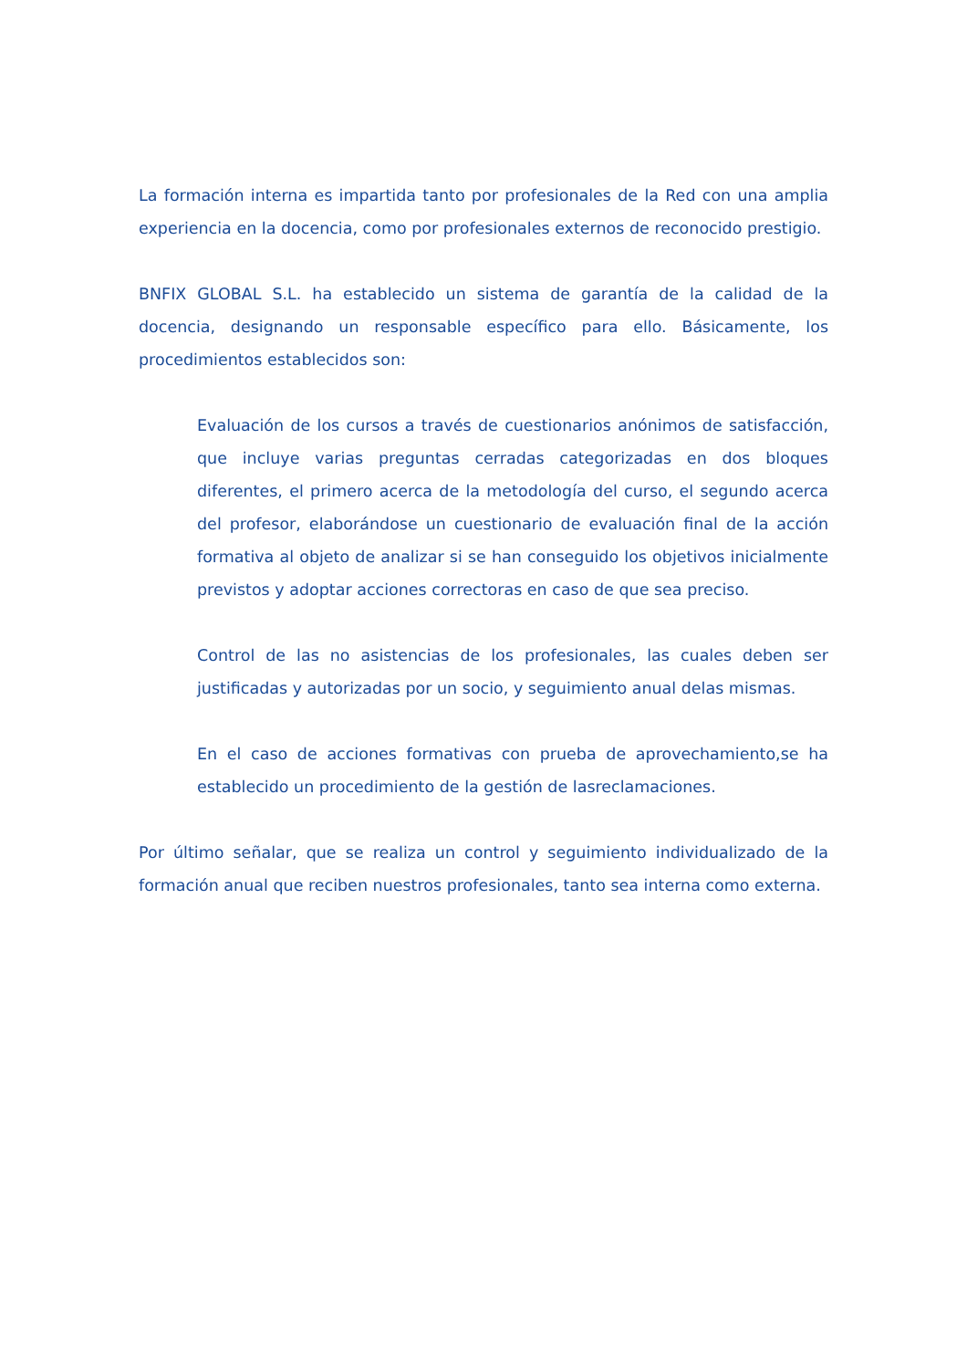La formación interna es impartida tanto por profesionales de la Red con una amplia experiencia en la docencia, como por profesionales externos de reconocido prestigio.
BNFIX GLOBAL S.L. ha establecido un sistema de garantía de la calidad de la docencia, designando un responsable específico para ello. Básicamente, los procedimientos establecidos son:
Evaluación de los cursos a través de cuestionarios anónimos de satisfacción, que incluye varias preguntas cerradas categorizadas en dos bloques diferentes, el primero acerca de la metodología del curso, el segundo acerca del profesor, elaborándose un cuestionario de evaluación final de la acción formativa al objeto de analizar si se han conseguido los objetivos inicialmente previstos y adoptar acciones correctoras en caso de que sea preciso.
Control de las no asistencias de los profesionales, las cuales deben ser justificadas y autorizadas por un socio, y seguimiento anual delas mismas.
En el caso de acciones formativas con prueba de aprovechamiento,se ha establecido un procedimiento de la gestión de lasreclamaciones.
Por último señalar, que se realiza un control y seguimiento individualizado de la formación anual que reciben nuestros profesionales, tanto sea interna como externa.